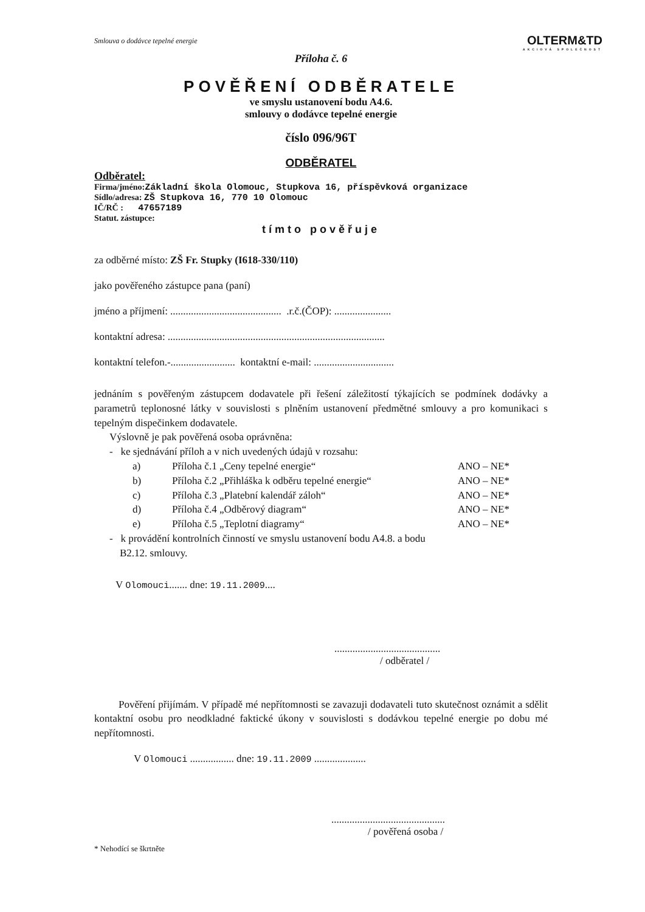Smlouva o dodávce tepelné energie
OLTERM&TD
AKCIOVÁ SPOLEČNOST
Příloha č. 6
POVĚŘENÍ ODBĚRATELE
ve smyslu ustanovení bodu A4.6.
smlouvy o dodávce tepelné energie
číslo 096/96T
ODBĚRATEL
Odběratel:
Firma/jméno:Základní škola Olomouc, Stupkova 16, příspěvková organizace
Sídlo/adresa: ZŠ Stupkova 16, 770 10 Olomouc
IČ/RČ : 47657189
Statut. zástupce:
tímto pověřuje
za odběrné místo: ZŠ Fr. Stupky (I618-330/110)
jako pověřeného zástupce pana (paní)
jméno a příjmení: ........................................... .r.č.(ČOP): ......................
kontaktní adresa: ....................................................................................
kontaktní telefon.-......................... kontaktní e-mail: ...............................
jednáním s pověřeným zástupcem dodavatele při řešení záležitostí týkajících se podmínek dodávky a parametrů teplonosné látky v souvislosti s plněním ustanovení předmětné smlouvy a pro komunikaci s tepelným dispečinkem dodavatele.
Výslovně je pak pověřená osoba oprávněna:
- ke sjednávání příloh a v nich uvedených údajů v rozsahu:
a) Příloha č.1 „Ceny tepelné energie“ANO – NE*
b) Příloha č.2 „Přihláška k odběru tepelné energie“ANO – NE*
c) Příloha č.3 „Platební kalendář záloh“ANO – NE*
d) Příloha č.4 „Odběrový diagram“ANO – NE*
e) Příloha č.5 „Teplotní diagramy“ANO – NE*
- k provádění kontrolních činností ve smyslu ustanovení bodu A4.8. a bodu
B2.12. smlouvy.
V Olomouci....... dne: 19.11.2009....
.........................................
/ odběratel /
Pověření přijímám. V případě mé nepřítomnosti se zavazuji dodavateli tuto skutečnost oznámit a sdělit kontaktní osobu pro neodkladné faktické úkony v souvislosti s dodávkou tepelné energie po dobu mé nepřítomnosti.
V Olomouci ................. dne: 19.11.2009 ....................
............................................
/ pověřená osoba /
* Nehodící se škrtněte